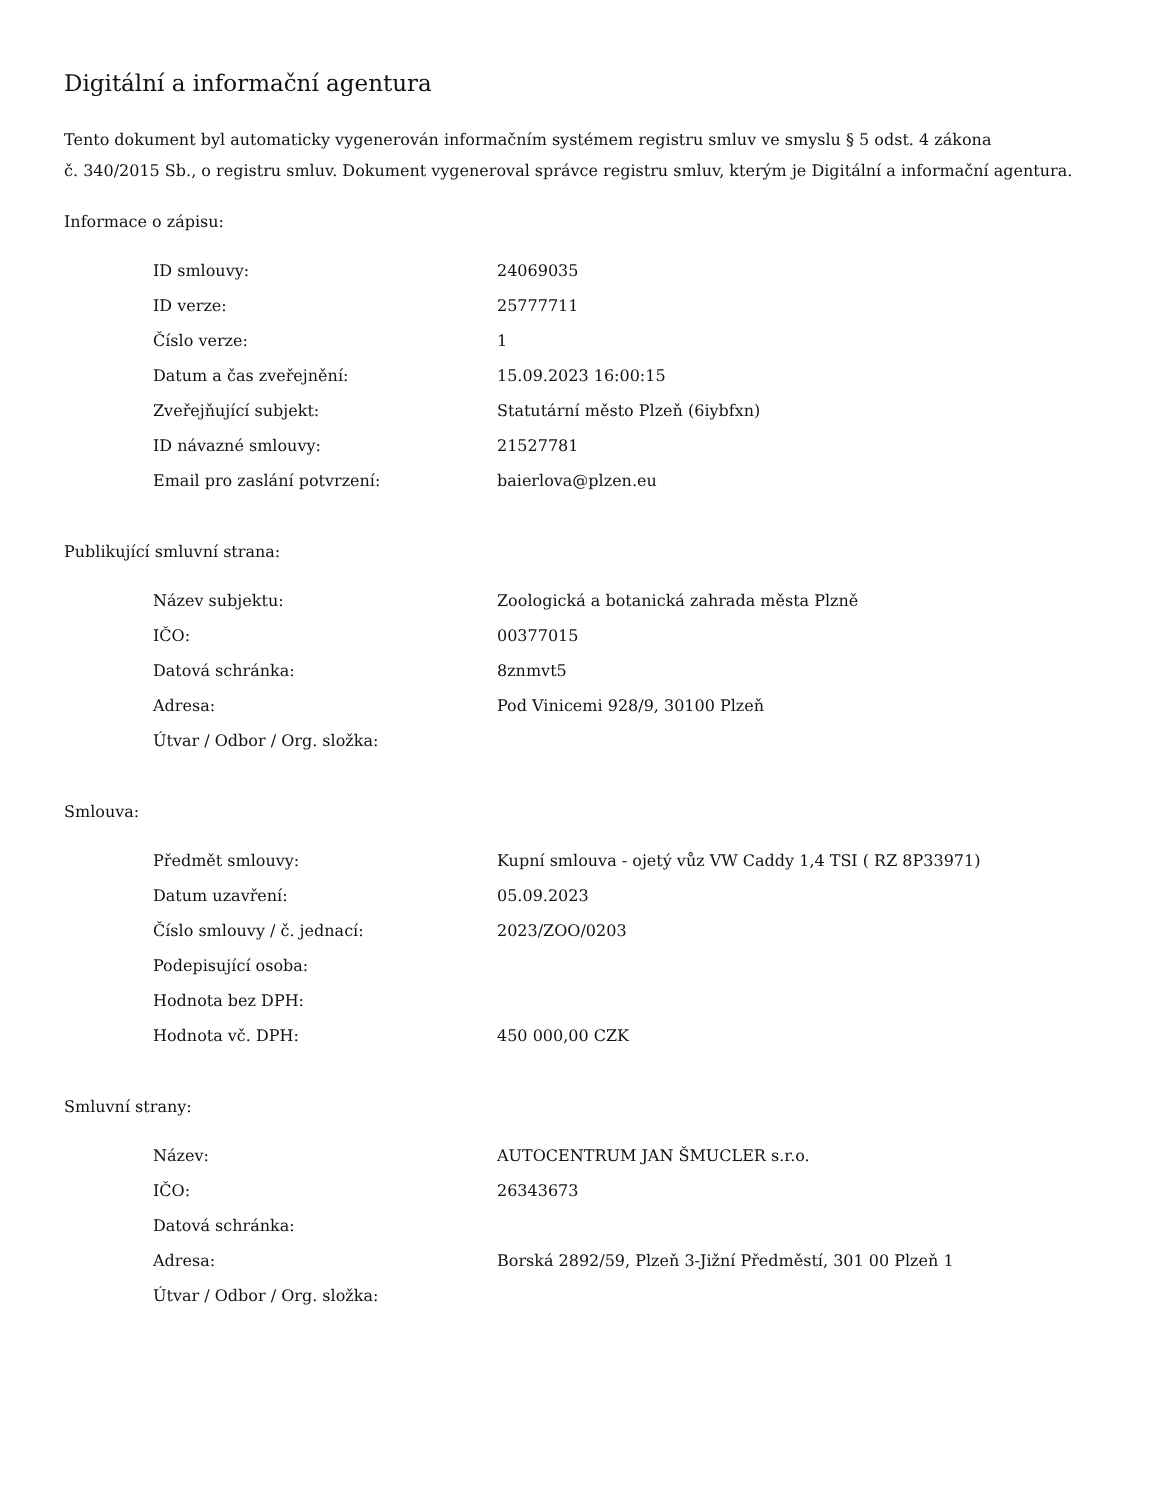Digitální a informační agentura
Tento dokument byl automaticky vygenerován informačním systémem registru smluv ve smyslu § 5 odst. 4 zákona
č. 340/2015 Sb., o registru smluv. Dokument vygeneroval správce registru smluv, kterým je Digitální a informační agentura.
Informace o zápisu:
| ID smlouvy: | 24069035 |
| ID verze: | 25777711 |
| Číslo verze: | 1 |
| Datum a čas zveřejnění: | 15.09.2023 16:00:15 |
| Zveřejňující subjekt: | Statutární město Plzeň (6iybfxn) |
| ID návazné smlouvy: | 21527781 |
| Email pro zaslání potvrzení: | baierlova@plzen.eu |
Publikující smluvní strana:
| Název subjektu: | Zoologická a botanická zahrada města Plzně |
| IČO: | 00377015 |
| Datová schránka: | 8znmvt5 |
| Adresa: | Pod Vinicemi 928/9, 30100 Plzeň |
| Útvar / Odbor / Org. složka: | |
Smlouva:
| Předmět smlouvy: | Kupní smlouva - ojetý vůz VW Caddy 1,4 TSI ( RZ 8P33971) |
| Datum uzavření: | 05.09.2023 |
| Číslo smlouvy / č. jednací: | 2023/ZOO/0203 |
| Podepisující osoba: | |
| Hodnota bez DPH: | |
| Hodnota vč. DPH: | 450 000,00 CZK |
Smluvní strany:
| Název: | AUTOCENTRUM JAN ŠMUCLER s.r.o. |
| IČO: | 26343673 |
| Datová schránka: | |
| Adresa: | Borská 2892/59, Plzeň 3-Jižní Předměstí, 301 00 Plzeň 1 |
| Útvar / Odbor / Org. složka: | |